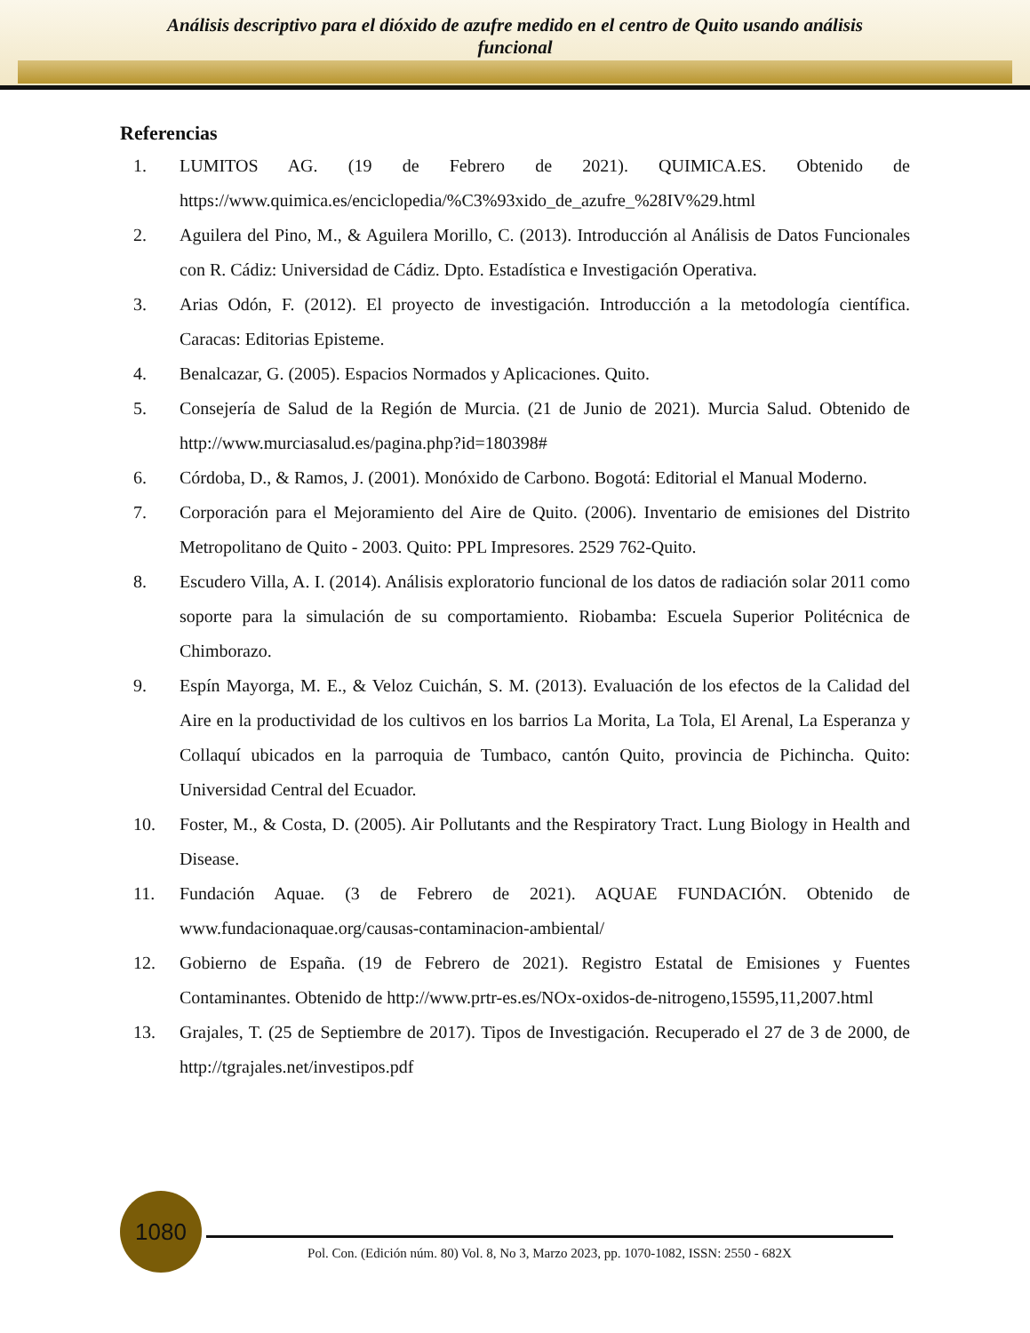Análisis descriptivo para el dióxido de azufre medido en el centro de Quito usando análisis
funcional
Referencias
1. LUMITOS AG. (19 de Febrero de 2021). QUIMICA.ES. Obtenido de https://www.quimica.es/enciclopedia/%C3%93xido_de_azufre_%28IV%29.html
2. Aguilera del Pino, M., & Aguilera Morillo, C. (2013). Introducción al Análisis de Datos Funcionales con R. Cádiz: Universidad de Cádiz. Dpto. Estadística e Investigación Operativa.
3. Arias Odón, F. (2012). El proyecto de investigación. Introducción a la metodología científica. Caracas: Editorias Episteme.
4. Benalcazar, G. (2005). Espacios Normados y Aplicaciones. Quito.
5. Consejería de Salud de la Región de Murcia. (21 de Junio de 2021). Murcia Salud. Obtenido de http://www.murciasalud.es/pagina.php?id=180398#
6. Córdoba, D., & Ramos, J. (2001). Monóxido de Carbono. Bogotá: Editorial el Manual Moderno.
7. Corporación para el Mejoramiento del Aire de Quito. (2006). Inventario de emisiones del Distrito Metropolitano de Quito - 2003. Quito: PPL Impresores. 2529 762-Quito.
8. Escudero Villa, A. I. (2014). Análisis exploratorio funcional de los datos de radiación solar 2011 como soporte para la simulación de su comportamiento. Riobamba: Escuela Superior Politécnica de Chimborazo.
9. Espín Mayorga, M. E., & Veloz Cuichán, S. M. (2013). Evaluación de los efectos de la Calidad del Aire en la productividad de los cultivos en los barrios La Morita, La Tola, El Arenal, La Esperanza y Collaquí ubicados en la parroquia de Tumbaco, cantón Quito, provincia de Pichincha. Quito: Universidad Central del Ecuador.
10. Foster, M., & Costa, D. (2005). Air Pollutants and the Respiratory Tract. Lung Biology in Health and Disease.
11. Fundación Aquae. (3 de Febrero de 2021). AQUAE FUNDACIÓN. Obtenido de www.fundacionaquae.org/causas-contaminacion-ambiental/
12. Gobierno de España. (19 de Febrero de 2021). Registro Estatal de Emisiones y Fuentes Contaminantes. Obtenido de http://www.prtr-es.es/NOx-oxidos-de-nitrogeno,15595,11,2007.html
13. Grajales, T. (25 de Septiembre de 2017). Tipos de Investigación. Recuperado el 27 de 3 de 2000, de http://tgrajales.net/investipos.pdf
1080
Pol. Con. (Edición núm. 80) Vol. 8, No 3, Marzo 2023, pp. 1070-1082, ISSN: 2550 - 682X